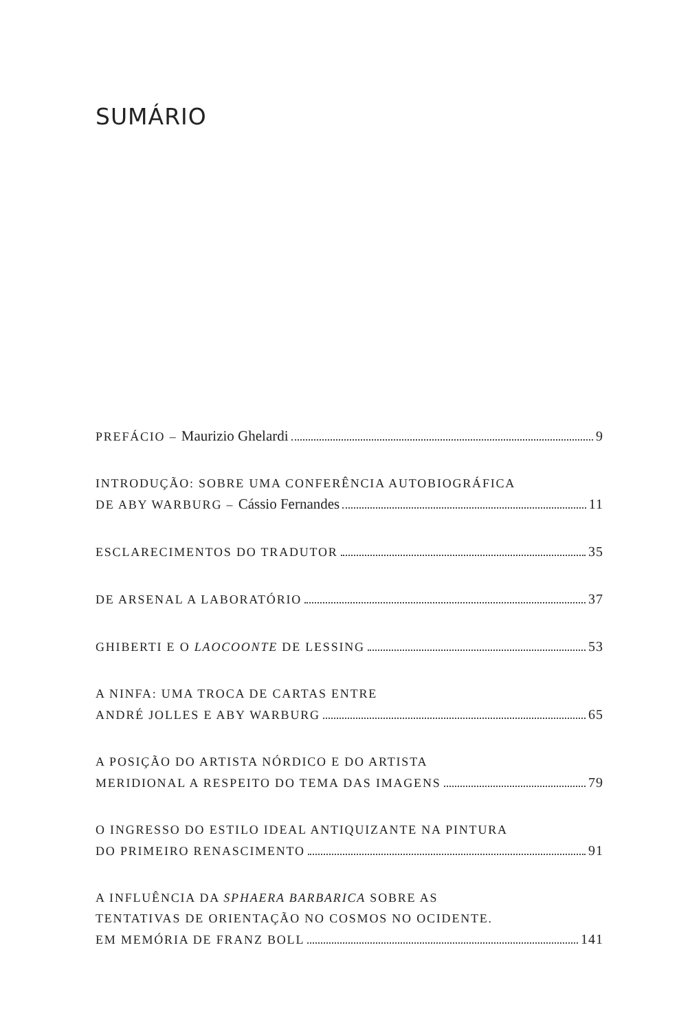SUMÁRIO
PREFÁCIO – Maurizio Ghelardi 9
INTRODUÇÃO: SOBRE UMA CONFERÊNCIA AUTOBIOGRÁFICA
DE ABY WARBURG – Cássio Fernandes 11
ESCLARECIMENTOS DO TRADUTOR 35
DE ARSENAL A LABORATÓRIO 37
GHIBERTI E O LAOCOONTE DE LESSING 53
A NINFA: UMA TROCA DE CARTAS ENTRE
ANDRÉ JOLLES E ABY WARBURG 65
A POSIÇÃO DO ARTISTA NÓRDICO E DO ARTISTA
MERIDIONAL A RESPEITO DO TEMA DAS IMAGENS 79
O INGRESSO DO ESTILO IDEAL ANTIQUIZANTE NA PINTURA
DO PRIMEIRO RENASCIMENTO 91
A INFLUÊNCIA DA SPHAERA BARBARICA SOBRE AS
TENTATIVAS DE ORIENTAÇÃO NO COSMOS NO OCIDENTE.
EM MEMÓRIA DE FRANZ BOLL 141